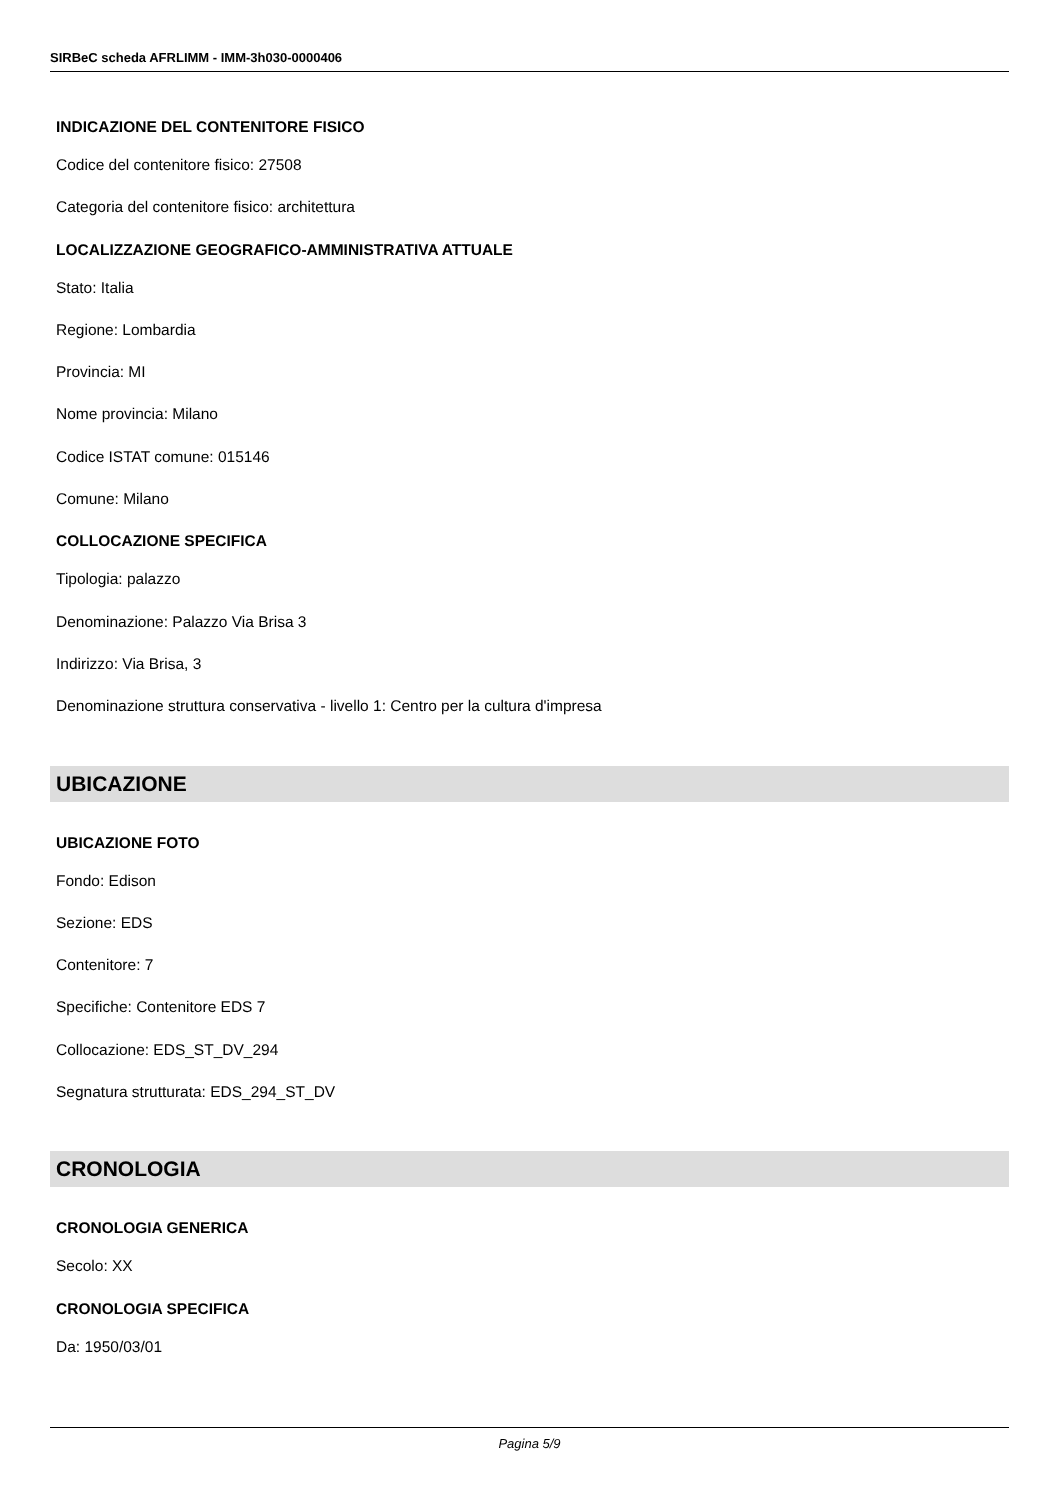SIRBeC scheda AFRLIMM - IMM-3h030-0000406
INDICAZIONE DEL CONTENITORE FISICO
Codice del contenitore fisico: 27508
Categoria del contenitore fisico: architettura
LOCALIZZAZIONE GEOGRAFICO-AMMINISTRATIVA ATTUALE
Stato: Italia
Regione: Lombardia
Provincia: MI
Nome provincia: Milano
Codice ISTAT comune: 015146
Comune: Milano
COLLOCAZIONE SPECIFICA
Tipologia: palazzo
Denominazione: Palazzo Via Brisa 3
Indirizzo: Via Brisa, 3
Denominazione struttura conservativa - livello 1: Centro per la cultura d'impresa
UBICAZIONE
UBICAZIONE FOTO
Fondo: Edison
Sezione: EDS
Contenitore: 7
Specifiche: Contenitore EDS 7
Collocazione: EDS_ST_DV_294
Segnatura strutturata: EDS_294_ST_DV
CRONOLOGIA
CRONOLOGIA GENERICA
Secolo: XX
CRONOLOGIA SPECIFICA
Da: 1950/03/01
Pagina 5/9